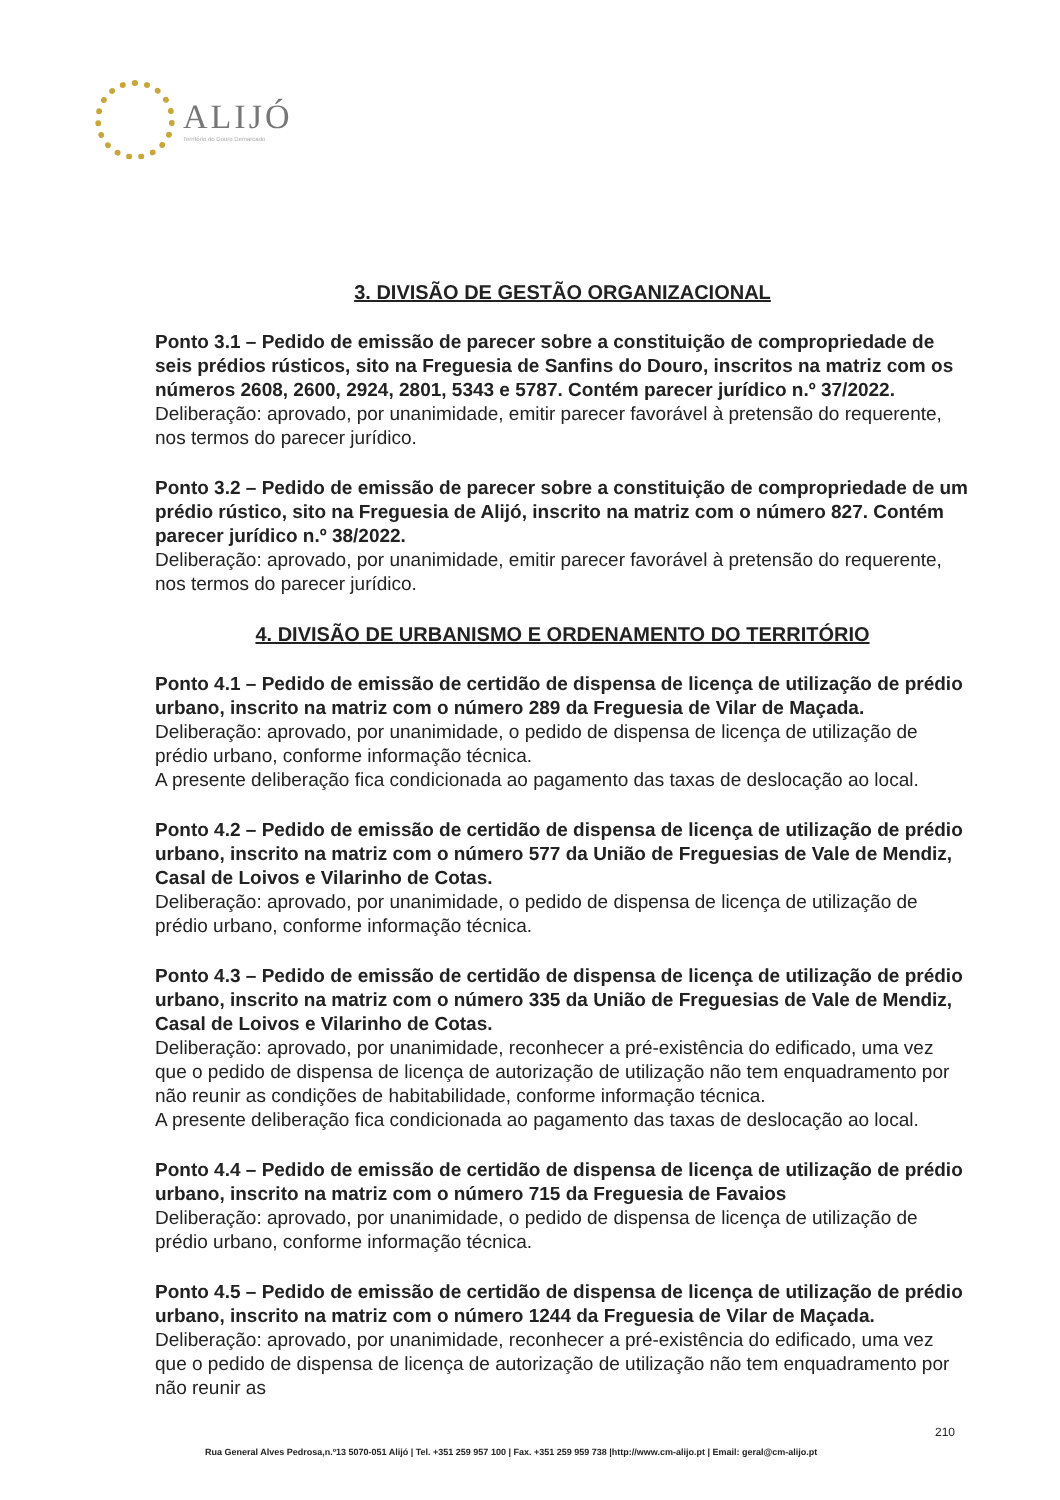ALIJÓ
Território do Douro Demarcado
3. DIVISÃO DE GESTÃO ORGANIZACIONAL
Ponto 3.1 – Pedido de emissão de parecer sobre a constituição de compropriedade de seis prédios rústicos, sito na Freguesia de Sanfins do Douro, inscritos na matriz com os números 2608, 2600, 2924, 2801, 5343 e 5787. Contém parecer jurídico n.º 37/2022.
Deliberação: aprovado, por unanimidade, emitir parecer favorável à pretensão do requerente, nos termos do parecer jurídico.
Ponto 3.2 – Pedido de emissão de parecer sobre a constituição de compropriedade de um prédio rústico, sito na Freguesia de Alijó, inscrito na matriz com o número 827. Contém parecer jurídico n.º 38/2022.
Deliberação: aprovado, por unanimidade, emitir parecer favorável à pretensão do requerente, nos termos do parecer jurídico.
4. DIVISÃO DE URBANISMO E ORDENAMENTO DO TERRITÓRIO
Ponto 4.1 – Pedido de emissão de certidão de dispensa de licença de utilização de prédio urbano, inscrito na matriz com o número 289 da Freguesia de Vilar de Maçada.
Deliberação: aprovado, por unanimidade, o pedido de dispensa de licença de utilização de prédio urbano, conforme informação técnica.
A presente deliberação fica condicionada ao pagamento das taxas de deslocação ao local.
Ponto 4.2 – Pedido de emissão de certidão de dispensa de licença de utilização de prédio urbano, inscrito na matriz com o número 577 da União de Freguesias de Vale de Mendiz, Casal de Loivos e Vilarinho de Cotas.
Deliberação: aprovado, por unanimidade, o pedido de dispensa de licença de utilização de prédio urbano, conforme informação técnica.
Ponto 4.3 – Pedido de emissão de certidão de dispensa de licença de utilização de prédio urbano, inscrito na matriz com o número 335 da União de Freguesias de Vale de Mendiz, Casal de Loivos e Vilarinho de Cotas.
Deliberação: aprovado, por unanimidade, reconhecer a pré-existência do edificado, uma vez que o pedido de dispensa de licença de autorização de utilização não tem enquadramento por não reunir as condições de habitabilidade, conforme informação técnica.
A presente deliberação fica condicionada ao pagamento das taxas de deslocação ao local.
Ponto 4.4 – Pedido de emissão de certidão de dispensa de licença de utilização de prédio urbano, inscrito na matriz com o número 715 da Freguesia de Favaios
Deliberação: aprovado, por unanimidade, o pedido de dispensa de licença de utilização de prédio urbano, conforme informação técnica.
Ponto 4.5 – Pedido de emissão de certidão de dispensa de licença de utilização de prédio urbano, inscrito na matriz com o número 1244 da Freguesia de Vilar de Maçada.
Deliberação: aprovado, por unanimidade, reconhecer a pré-existência do edificado, uma vez que o pedido de dispensa de licença de autorização de utilização não tem enquadramento por não reunir as
210
Rua General Alves Pedrosa,n.º13 5070-051 Alijó | Tel. +351 259 957 100 | Fax. +351 259 959 738 |http://www.cm-alijo.pt | Email: geral@cm-alijo.pt